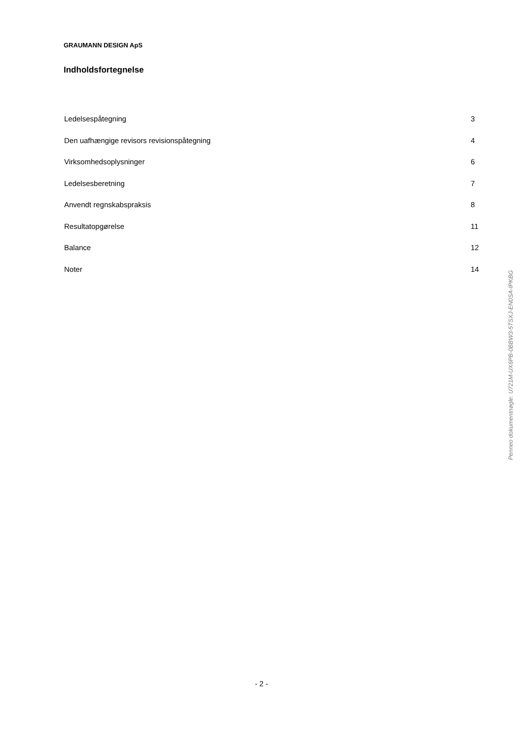GRAUMANN DESIGN ApS
Indholdsfortegnelse
Ledelsespåtegning 3
Den uafhængige revisors revisionspåtegning 4
Virksomhedsoplysninger 6
Ledelsesberetning 7
Anvendt regnskabspraksis 8
Resultatopgørelse 11
Balance 12
Noter 14
Penneo dokumentnøgle: U721M-UX6PB-0BBW3-5TSXJ-EN0SA-IPKBG
- 2 -